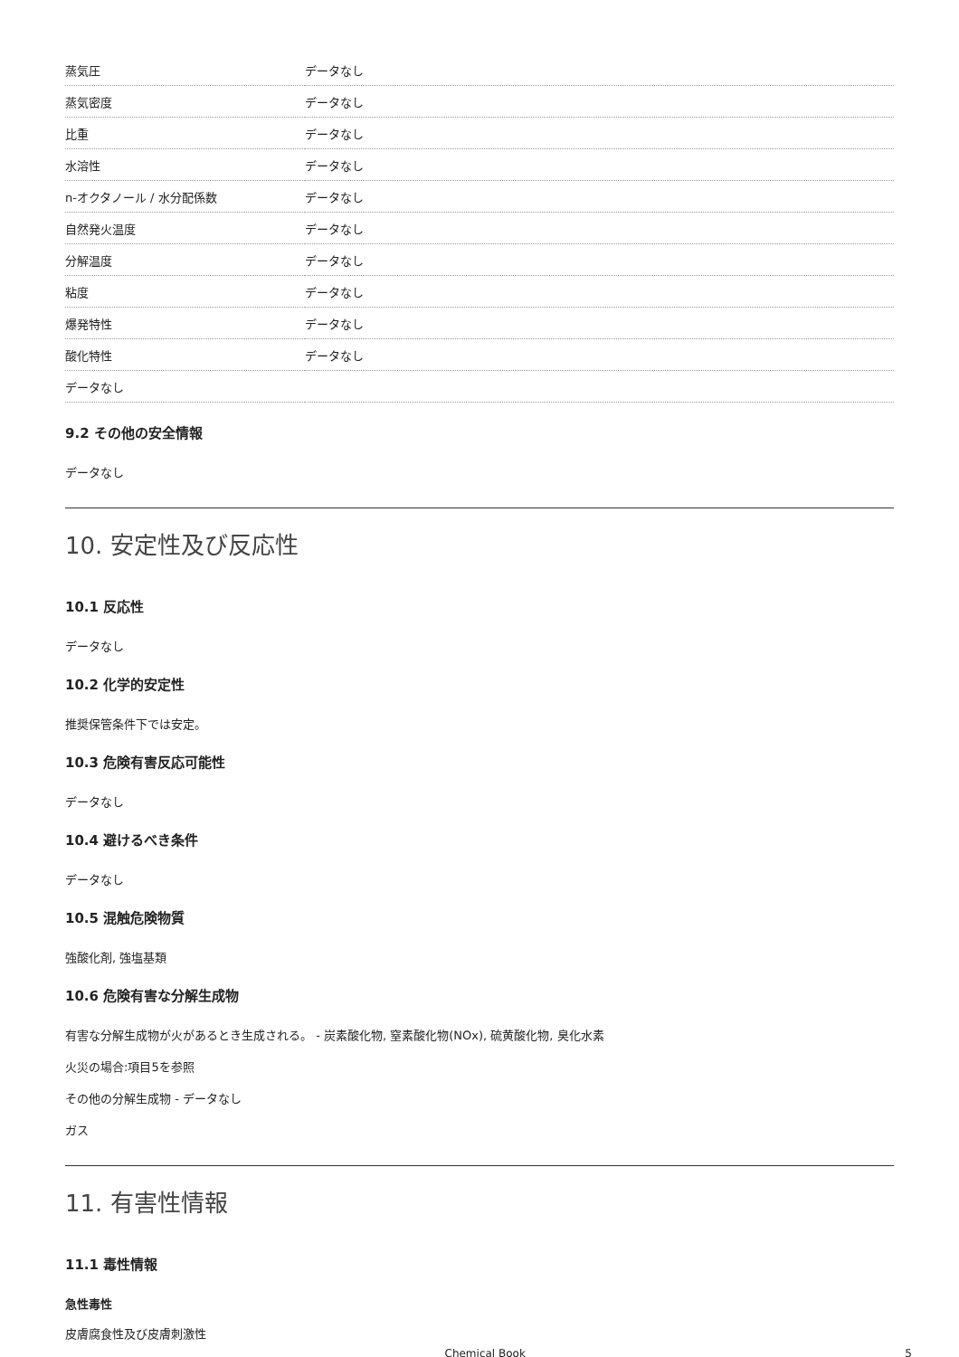| 蒸気圧 | データなし |
| 蒸気密度 | データなし |
| 比重 | データなし |
| 水溶性 | データなし |
| n-オクタノール / 水分配係数 | データなし |
| 自然発火温度 | データなし |
| 分解温度 | データなし |
| 粘度 | データなし |
| 爆発特性 | データなし |
| 酸化特性 | データなし |
| データなし | |
9.2 その他の安全情報
データなし
10. 安定性及び反応性
10.1 反応性
データなし
10.2 化学的安定性
推奨保管条件下では安定。
10.3 危険有害反応可能性
データなし
10.4 避けるべき条件
データなし
10.5 混触危険物質
強酸化剤, 強塩基類
10.6 危険有害な分解生成物
有害な分解生成物が火があるとき生成される。 - 炭素酸化物, 窒素酸化物(NOx), 硫黄酸化物, 臭化水素
火災の場合:項目5を参照
その他の分解生成物 - データなし
ガス
11. 有害性情報
11.1 毒性情報
急性毒性
皮膚腐食性及び皮膚刺激性
Chemical Book 5